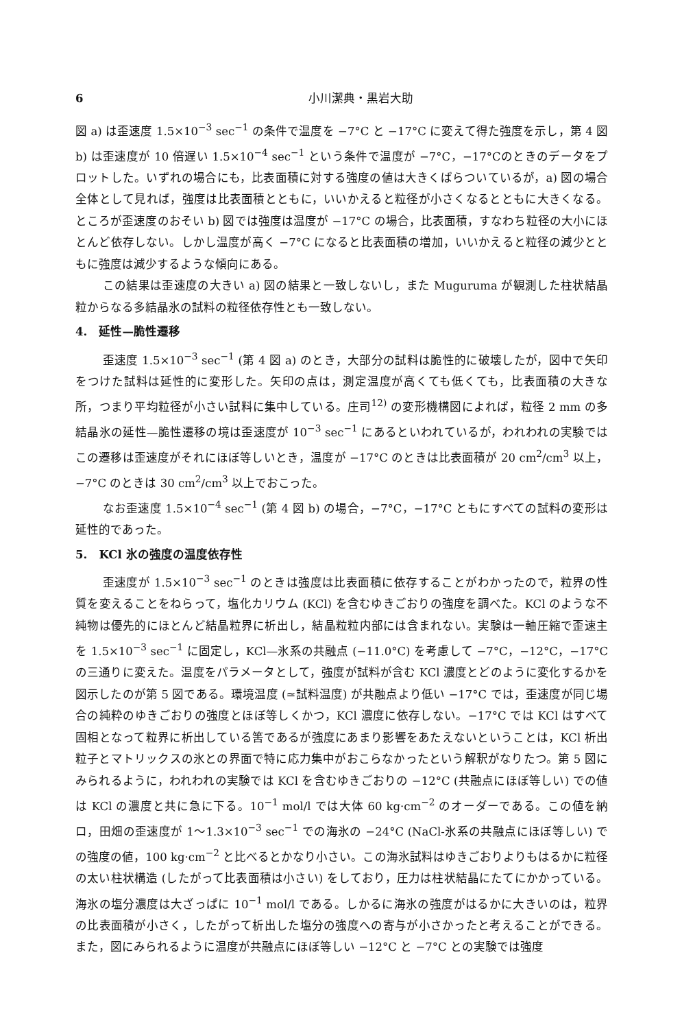6 小川潔典・黒岩大助
図 a) は歪速度 1.5×10<sup>−3</sup> sec<sup>−1</sup> の条件で温度を −7°C と −17°C に変えて得た強度を示し，第 4 図 b) は歪速度が 10 倍遅い 1.5×10<sup>−4</sup> sec<sup>−1</sup> という条件で温度が −7°C，−17°Cのときのデータをプロットした。いずれの場合にも，比表面積に対する強度の値は大きくばらついているが，a) 図の場合全体として見れば，強度は比表面積とともに，いいかえると粒径が小さくなるとともに大きくなる。ところが歪速度のおそい b) 図では強度は温度が −17°C の場合，比表面積，すなわち粒径の大小にほとんど依存しない。しかし温度が高く −7°C になると比表面積の増加，いいかえると粒径の減少とともに強度は減少するような傾向にある。
この結果は歪速度の大きい a) 図の結果と一致しないし，また Muguruma が観測した柱状結晶粒からなる多結晶氷の試料の粒径依存性とも一致しない。
4. 延性—脆性遷移
歪速度 1.5×10<sup>−3</sup> sec<sup>−1</sup> (第 4 図 a) のとき，大部分の試料は脆性的に破壊したが，図中で矢印をつけた試料は延性的に変形した。矢印の点は，測定温度が高くても低くても，比表面積の大きな所，つまり平均粒径が小さい試料に集中している。庄司<sup>12)</sup> の変形機構図によれば，粒径 2 mm の多結晶氷の延性—脆性遷移の境は歪速度が 10<sup>−3</sup> sec<sup>−1</sup> にあるといわれているが，われわれの実験ではこの遷移は歪速度がそれにほぼ等しいとき，温度が −17°C のときは比表面積が 20 cm<sup>2</sup>/cm<sup>3</sup> 以上，−7°C のときは 30 cm<sup>2</sup>/cm<sup>3</sup> 以上でおこった。
なお歪速度 1.5×10<sup>−4</sup> sec<sup>−1</sup> (第 4 図 b) の場合，−7°C，−17°C ともにすべての試料の変形は延性的であった。
5. KCl 氷の強度の温度依存性
歪速度が 1.5×10<sup>−3</sup> sec<sup>−1</sup> のときは強度は比表面積に依存することがわかったので，粒界の性質を変えることをねらって，塩化カリウム (KCl) を含むゆきごおりの強度を調べた。KCl のような不純物は優先的にほとんど結晶粒界に析出し，結晶粒粒内部には含まれない。実験は一軸圧縮で歪速主を 1.5×10<sup>−3</sup> sec<sup>−1</sup> に固定し，KCl—氷系の共融点 (−11.0°C) を考慮して −7°C，−12°C，−17°C の三通りに変えた。温度をパラメータとして，強度が試料が含む KCl 濃度とどのように変化するかを図示したのが第 5 図である。環境温度 (≃試料温度) が共融点より低い −17°C では，歪速度が同じ場合の純粋のゆきごおりの強度とほぼ等しくかつ，KCl 濃度に依存しない。−17°C では KCl はすべて固相となって粒界に析出している筈であるが強度にあまり影響をあたえないということは，KCl 析出粒子とマトリックスの氷との界面で特に応力集中がおこらなかったという解釈がなりたつ。第 5 図にみられるように，われわれの実験では KCl を含むゆきごおりの −12°C (共融点にほぼ等しい) での値は KCl の濃度と共に急に下る。10<sup>−1</sup> mol/l では大体 60 kg·cm<sup>−2</sup> のオーダーである。この値を納ロ，田畑の歪速度が 1〜1.3×10<sup>−3</sup> sec<sup>−1</sup> での海氷の −24°C (NaCl-氷系の共融点にほぼ等しい) での強度の値，100 kg·cm<sup>−2</sup> と比べるとかなり小さい。この海氷試料はゆきごおりよりもはるかに粒径の太い柱状構造 (したがって比表面積は小さい) をしており，圧力は柱状結晶にたてにかかっている。海氷の塩分濃度は大ざっぱに 10<sup>−1</sup> mol/l である。しかるに海氷の強度がはるかに大きいのは，粒界の比表面積が小さく，したがって析出した塩分の強度への寄与が小さかったと考えることができる。また，図にみられるように温度が共融点にほぼ等しい −12°C と −7°C との実験では強度